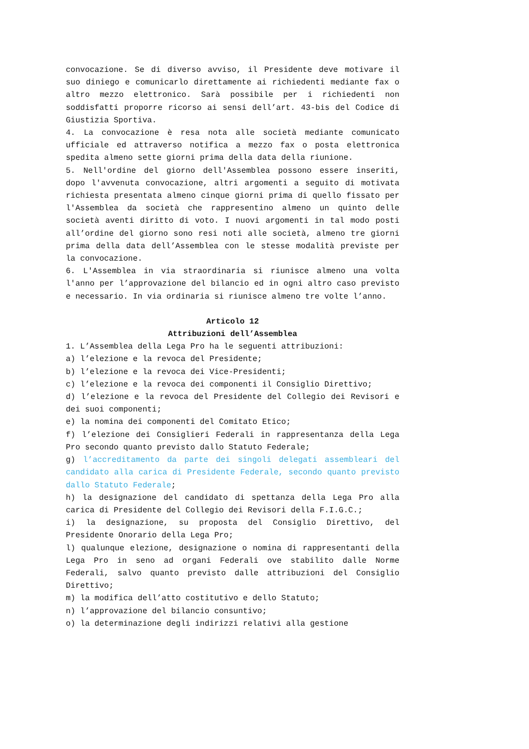convocazione. Se di diverso avviso, il Presidente deve motivare il suo diniego e comunicarlo direttamente ai richiedenti mediante fax o altro mezzo elettronico. Sarà possibile per i richiedenti non soddisfatti proporre ricorso ai sensi dell’art. 43-bis del Codice di Giustizia Sportiva.
4. La convocazione è resa nota alle società mediante comunicato ufficiale ed attraverso notifica a mezzo fax o posta elettronica spedita almeno sette giorni prima della data della riunione.
5. Nell'ordine del giorno dell'Assemblea possono essere inseriti, dopo l'avvenuta convocazione, altri argomenti a seguito di motivata richiesta presentata almeno cinque giorni prima di quello fissato per l'Assemblea da società che rappresentino almeno un quinto delle società aventi diritto di voto. I nuovi argomenti in tal modo posti all’ordine del giorno sono resi noti alle società, almeno tre giorni prima della data dell’Assemblea con le stesse modalità previste per la convocazione.
6. L'Assemblea in via straordinaria si riunisce almeno una volta l'anno per l’approvazione del bilancio ed in ogni altro caso previsto e necessario. In via ordinaria si riunisce almeno tre volte l’anno.
Articolo 12
Attribuzioni dell’Assemblea
1. L’Assemblea della Lega Pro ha le seguenti attribuzioni:
a) l’elezione e la revoca del Presidente;
b) l’elezione e la revoca dei Vice-Presidenti;
c) l’elezione e la revoca dei componenti il Consiglio Direttivo;
d) l’elezione e la revoca del Presidente del Collegio dei Revisori e dei suoi componenti;
e) la nomina dei componenti del Comitato Etico;
f) l’elezione dei Consiglieri Federali in rappresentanza della Lega Pro secondo quanto previsto dallo Statuto Federale;
g) l’accreditamento da parte dei singoli delegati assembleari del candidato alla carica di Presidente Federale, secondo quanto previsto dallo Statuto Federale;
h) la designazione del candidato di spettanza della Lega Pro alla carica di Presidente del Collegio dei Revisori della F.I.G.C.;
i) la designazione, su proposta del Consiglio Direttivo, del Presidente Onorario della Lega Pro;
l) qualunque elezione, designazione o nomina di rappresentanti della Lega Pro in seno ad organi Federali ove stabilito dalle Norme Federali, salvo quanto previsto dalle attribuzioni del Consiglio Direttivo;
m) la modifica dell’atto costitutivo e dello Statuto;
n) l’approvazione del bilancio consuntivo;
o) la determinazione degli indirizzi relativi alla gestione